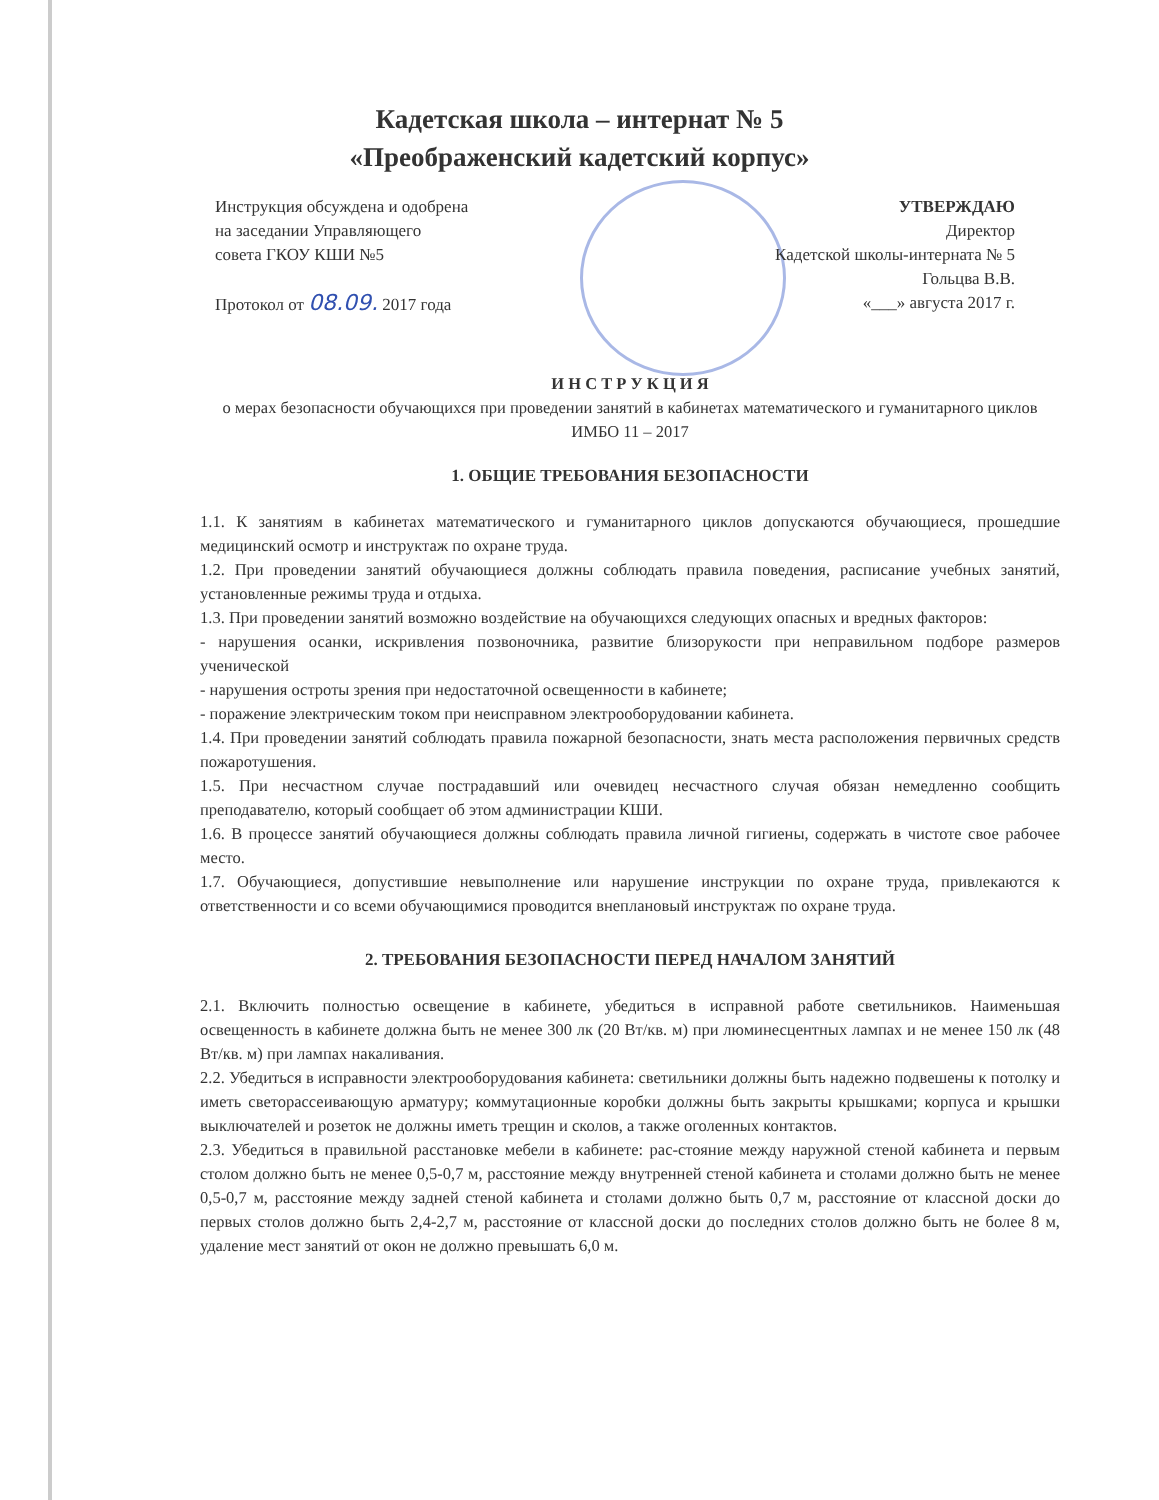Кадетская школа – интернат № 5
«Преображенский кадетский корпус»
Инструкция обсуждена и одобрена
на заседании Управляющего
совета ГКОУ КШИ №5
Протокол от 08.09. 2017 года
УТВЕРЖДАЮ
Директор
Кадетской школы-интерната № 5
Гольцва В.В.
«___» августа 2017 г.
И Н С Т Р У К Ц И Я
о мерах безопасности обучающихся при проведении занятий в кабинетах математического и гуманитарного циклов
ИМБО 11 – 2017
1. ОБЩИЕ ТРЕБОВАНИЯ БЕЗОПАСНОСТИ
1.1. К занятиям в кабинетах математического и гуманитарного циклов допускаются обучающиеся, прошедшие медицинский осмотр и инструктаж по охране труда.
1.2. При проведении занятий обучающиеся должны соблюдать правила поведения, расписание учебных занятий, установленные режимы труда и отдыха.
1.3. При проведении занятий возможно воздействие на обучающихся следующих опасных и вредных факторов:
- нарушения осанки, искривления позвоночника, развитие близорукости при неправильном подборе размеров ученической
- нарушения остроты зрения при недостаточной освещенности в кабинете;
- поражение электрическим током при неисправном электрооборудовании кабинета.
1.4. При проведении занятий соблюдать правила пожарной безопасности, знать места расположения первичных средств пожаротушения.
1.5. При несчастном случае пострадавший или очевидец несчастного случая обязан немедленно сообщить преподавателю, который сообщает об этом администрации КШИ.
1.6. В процессе занятий обучающиеся должны соблюдать правила личной гигиены, содержать в чистоте свое рабочее место.
1.7. Обучающиеся, допустившие невыполнение или нарушение инструкции по охране труда, привлекаются к ответственности и со всеми обучающимися проводится внеплановый инструктаж по охране труда.
2. ТРЕБОВАНИЯ БЕЗОПАСНОСТИ ПЕРЕД НАЧАЛОМ ЗАНЯТИЙ
2.1. Включить полностью освещение в кабинете, убедиться в исправной работе светильников. Наименьшая освещенность в кабинете должна быть не менее 300 лк (20 Вт/кв. м) при люминесцентных лампах и не менее 150 лк (48 Вт/кв. м) при лампах накаливания.
2.2. Убедиться в исправности электрооборудования кабинета: светильники должны быть надежно подвешены к потолку и иметь светорассеивающую арматуру; коммутационные коробки должны быть закрыты крышками; корпуса и крышки выключателей и розеток не должны иметь трещин и сколов, а также оголенных контактов.
2.3. Убедиться в правильной расстановке мебели в кабинете: рас-стояние между наружной стеной кабинета и первым столом должно быть не менее 0,5-0,7 м, расстояние между внутренней стеной кабинета и столами должно быть не менее 0,5-0,7 м, расстояние между задней стеной кабинета и столами должно быть 0,7 м, расстояние от классной доски до первых столов должно быть 2,4-2,7 м, расстояние от классной доски до последних столов должно быть не более 8 м, удаление мест занятий от окон не должно превышать 6,0 м.